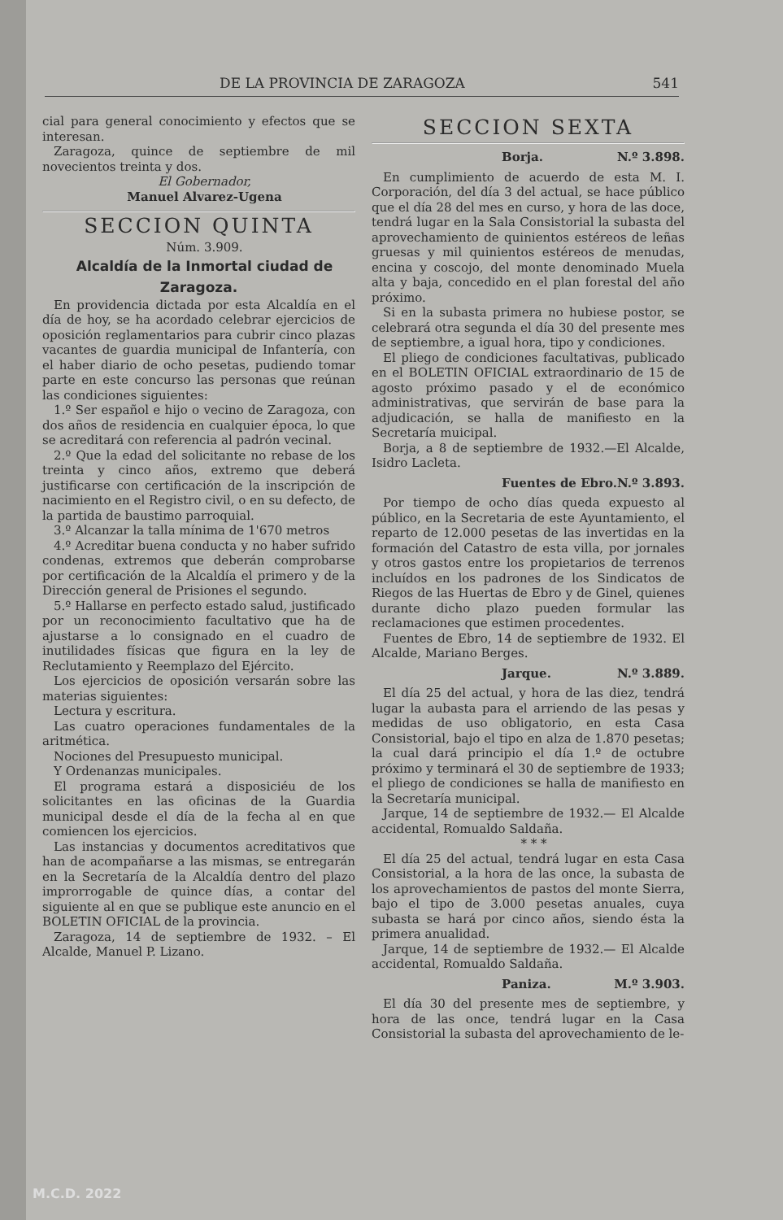DE LA PROVINCIA DE ZARAGOZA 541
cial para general conocimiento y efectos que se interesan.
Zaragoza, quince de septiembre de mil novecientos treinta y dos.
El Gobernador,
Manuel Alvarez-Ugena
SECCION QUINTA
Núm. 3.909.
Alcaldía de la Inmortal ciudad de Zaragoza.
En providencia dictada por esta Alcaldía en el día de hoy, se ha acordado celebrar ejercicios de oposición reglamentarios para cubrir cinco plazas vacantes de guardia municipal de Infantería, con el haber diario de ocho pesetas, pudiendo tomar parte en este concurso las personas que reúnan las condiciones siguientes:
1.º Ser español e hijo o vecino de Zaragoza, con dos años de residencia en cualquier época, lo que se acreditará con referencia al padrón vecinal.
2.º Que la edad del solicitante no rebase de los treinta y cinco años, extremo que deberá justificarse con certificación de la inscripción de nacimiento en el Registro civil, o en su defecto, de la partida de baustimo parroquial.
3.º Alcanzar la talla mínima de 1'670 metros
4.º Acreditar buena conducta y no haber sufrido condenas, extremos que deberán comprobarse por certificación de la Alcaldía el primero y de la Dirección general de Prisiones el segundo.
5.º Hallarse en perfecto estado salud, justificado por un reconocimiento facultativo que ha de ajustarse a lo consignado en el cuadro de inutilidades físicas que figura en la ley de Reclutamiento y Reemplazo del Ejército.
Los ejercicios de oposición versarán sobre las materias siguientes:
Lectura y escritura.
Las cuatro operaciones fundamentales de la aritmética.
Nociones del Presupuesto municipal.
Y Ordenanzas municipales.
El programa estará a disposiciéu de los solicitantes en las oficinas de la Guardia municipal desde el día de la fecha al en que comiencen los ejercicios.
Las instancias y documentos acreditativos que han de acompañarse a las mismas, se entregarán en la Secretaría de la Alcaldía dentro del plazo improrrogable de quince días, a contar del siguiente al en que se publique este anuncio en el BOLETIN OFICIAL de la provincia.
Zaragoza, 14 de septiembre de 1932. – El Alcalde, Manuel P. Lizano.
SECCION SEXTA
Borja. N.º 3.898.
En cumplimiento de acuerdo de esta M. I. Corporación, del día 3 del actual, se hace público que el día 28 del mes en curso, y hora de las doce, tendrá lugar en la Sala Consistorial la subasta del aprovechamiento de quinientos estéreos de leñas gruesas y mil quinientos estéreos de menudas, encina y coscojo, del monte denominado Muela alta y baja, concedido en el plan forestal del año próximo.
Si en la subasta primera no hubiese postor, se celebrará otra segunda el día 30 del presente mes de septiembre, a igual hora, tipo y condiciones.
El pliego de condiciones facultativas, publicado en el BOLETIN OFICIAL extraordinario de 15 de agosto próximo pasado y el de económico administrativas, que servirán de base para la adjudicación, se halla de manifiesto en la Secretaría muicipal.
Borja, a 8 de septiembre de 1932.—El Alcalde, Isidro Lacleta.
Fuentes de Ebro. N.º 3.893.
Por tiempo de ocho días queda expuesto al público, en la Secretaria de este Ayuntamiento, el reparto de 12.000 pesetas de las invertidas en la formación del Catastro de esta villa, por jornales y otros gastos entre los propietarios de terrenos incluídos en los padrones de los Sindicatos de Riegos de las Huertas de Ebro y de Ginel, quienes durante dicho plazo pueden formular las reclamaciones que estimen procedentes.
Fuentes de Ebro, 14 de septiembre de 1932. El Alcalde, Mariano Berges.
Jarque. N.º 3.889.
El día 25 del actual, y hora de las diez, tendrá lugar la aubasta para el arriendo de las pesas y medidas de uso obligatorio, en esta Casa Consistorial, bajo el tipo en alza de 1.870 pesetas; la cual dará principio el día 1.º de octubre próximo y terminará el 30 de septiembre de 1933; el pliego de condiciones se halla de manifiesto en la Secretaría municipal.
Jarque, 14 de septiembre de 1932.— El Alcalde accidental, Romualdo Saldaña.
* * *
El día 25 del actual, tendrá lugar en esta Casa Consistorial, a la hora de las once, la subasta de los aprovechamientos de pastos del monte Sierra, bajo el tipo de 3.000 pesetas anuales, cuya subasta se hará por cinco años, siendo ésta la primera anualidad.
Jarque, 14 de septiembre de 1932.— El Alcalde accidental, Romualdo Saldaña.
Paniza. M.º 3.903.
El día 30 del presente mes de septiembre, y hora de las once, tendrá lugar en la Casa Consistorial la subasta del aprovechamiento de le-
M.C.D. 2022